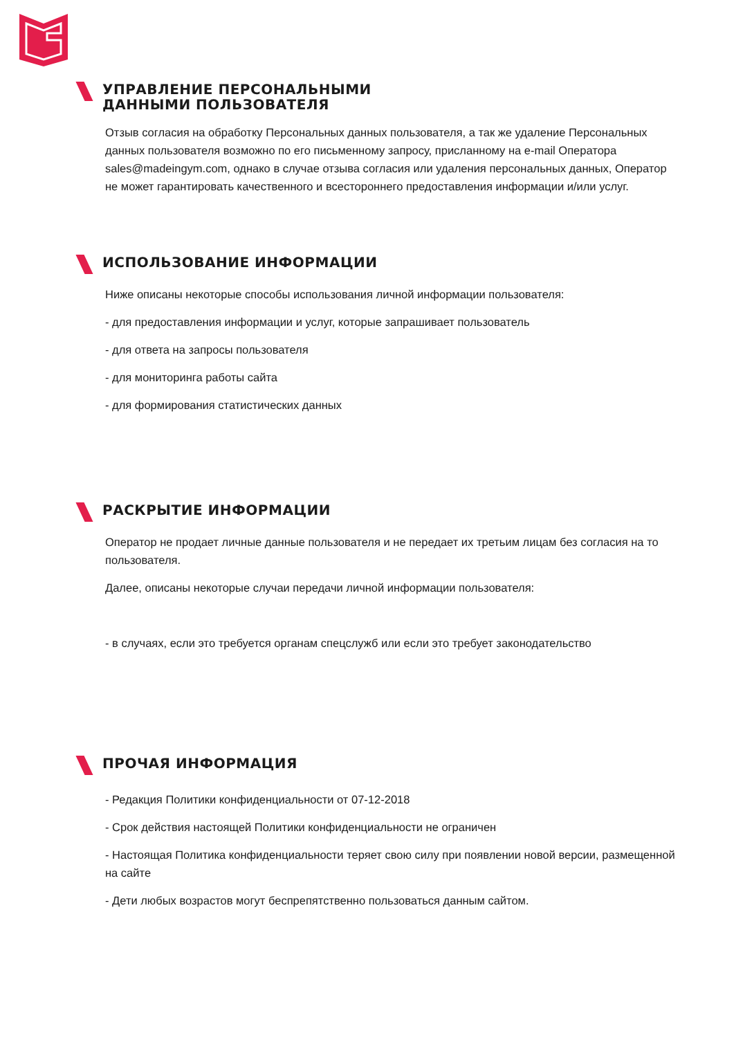УПРАВЛЕНИЕ ПЕРСОНАЛЬНЫМИ
ДАННЫМИ ПОЛЬЗОВАТЕЛЯ
Отзыв согласия на обработку Персональных данных пользователя, а так же удаление Персональных данных пользователя возможно по его письменному запросу, присланному на e-mail Оператора sales@madeingym.com, однако в случае отзыва согласия или удаления персональных данных, Оператор не может гарантировать качественного и всестороннего предоставления информации и/или услуг.
ИСПОЛЬЗОВАНИЕ ИНФОРМАЦИИ
Ниже описаны некоторые способы использования личной информации пользователя:
- для предоставления информации и услуг, которые запрашивает пользователь
- для ответа на запросы пользователя
- для мониторинга работы сайта
- для формирования статистических данных
РАСКРЫТИЕ ИНФОРМАЦИИ
Оператор не продает личные данные пользователя и не передает их третьим лицам без согласия на то пользователя.
Далее, описаны некоторые случаи передачи личной информации пользователя:
- в случаях, если это требуется органам спецслужб или если это требует законодательство
ПРОЧАЯ ИНФОРМАЦИЯ
- Редакция Политики конфиденциальности от 07-12-2018
- Срок действия настоящей Политики конфиденциальности не ограничен
- Настоящая Политика конфиденциальности теряет свою силу при появлении новой версии, размещенной на сайте
- Дети любых возрастов могут беспрепятственно пользоваться данным сайтом.